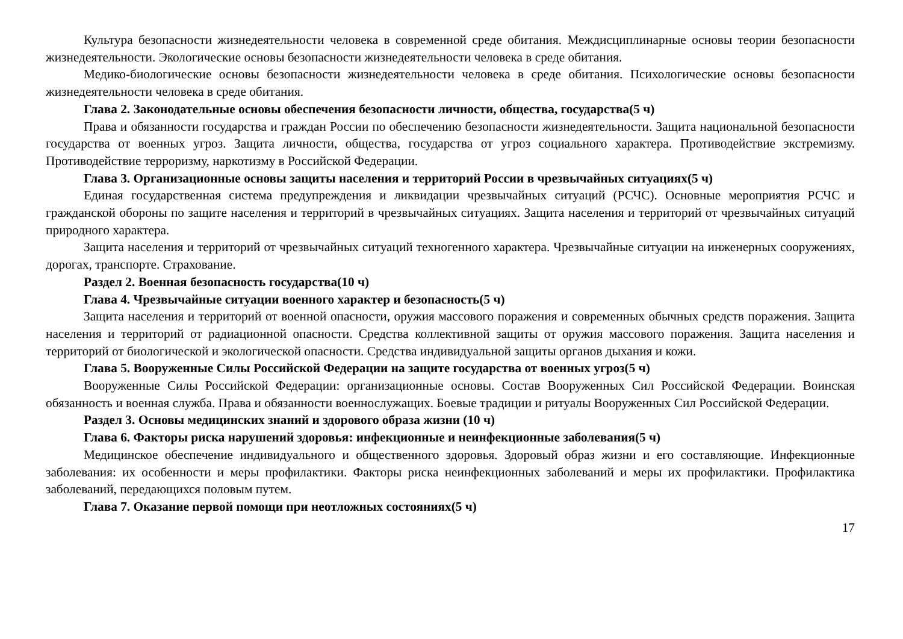Культура безопасности жизнедеятельности человека в современной среде обитания. Междисциплинарные основы теории безопасности жизнедеятельности. Экологические основы безопасности жизнедеятельности человека в среде обитания.
Медико-биологические основы безопасности жизнедеятельности человека в среде обитания. Психологические основы безопасности жизнедеятельности человека в среде обитания.
Глава 2. Законодательные основы обеспечения безопасности личности, общества, государства(5 ч)
Права и обязанности государства и граждан России по обеспечению безопасности жизнедеятельности. Защита национальной безопасности государства от военных угроз. Защита личности, общества, государства от угроз социального характера. Противодействие экстремизму. Противодействие терроризму, наркотизму в Российской Федерации.
Глава 3. Организационные основы защиты населения и территорий России в чрезвычайных ситуациях(5 ч)
Единая государственная система предупреждения и ликвидации чрезвычайных ситуаций (РСЧС). Основные мероприятия РСЧС и гражданской обороны по защите населения и территорий в чрезвычайных ситуациях. Защита населения и территорий от чрезвычайных ситуаций природного характера.
Защита населения и территорий от чрезвычайных ситуаций техногенного характера. Чрезвычайные ситуации на инженерных сооружениях, дорогах, транспорте. Страхование.
Раздел 2. Военная безопасность государства(10 ч)
Глава 4. Чрезвычайные ситуации военного характер и безопасность(5 ч)
Защита населения и территорий от военной опасности, оружия массового поражения и современных обычных средств поражения. Защита населения и территорий от радиационной опасности. Средства коллективной защиты от оружия массового поражения. Защита населения и территорий от биологической и экологической опасности. Средства индивидуальной защиты органов дыхания и кожи.
Глава 5. Вооруженные Силы Российской Федерации на защите государства от военных угроз(5 ч)
Вооруженные Силы Российской Федерации: организационные основы. Состав Вооруженных Сил Российской Федерации. Воинская обязанность и военная служба. Права и обязанности военнослужащих. Боевые традиции и ритуалы Вооруженных Сил Российской Федерации.
Раздел 3. Основы медицинских знаний и здорового образа жизни (10 ч)
Глава 6. Факторы риска нарушений здоровья: инфекционные и неинфекционные заболевания(5 ч)
Медицинское обеспечение индивидуального и общественного здоровья. Здоровый образ жизни и его составляющие. Инфекционные заболевания: их особенности и меры профилактики. Факторы риска неинфекционных заболеваний и меры их профилактики. Профилактика заболеваний, передающихся половым путем.
Глава 7. Оказание первой помощи при неотложных состояниях(5 ч)
17